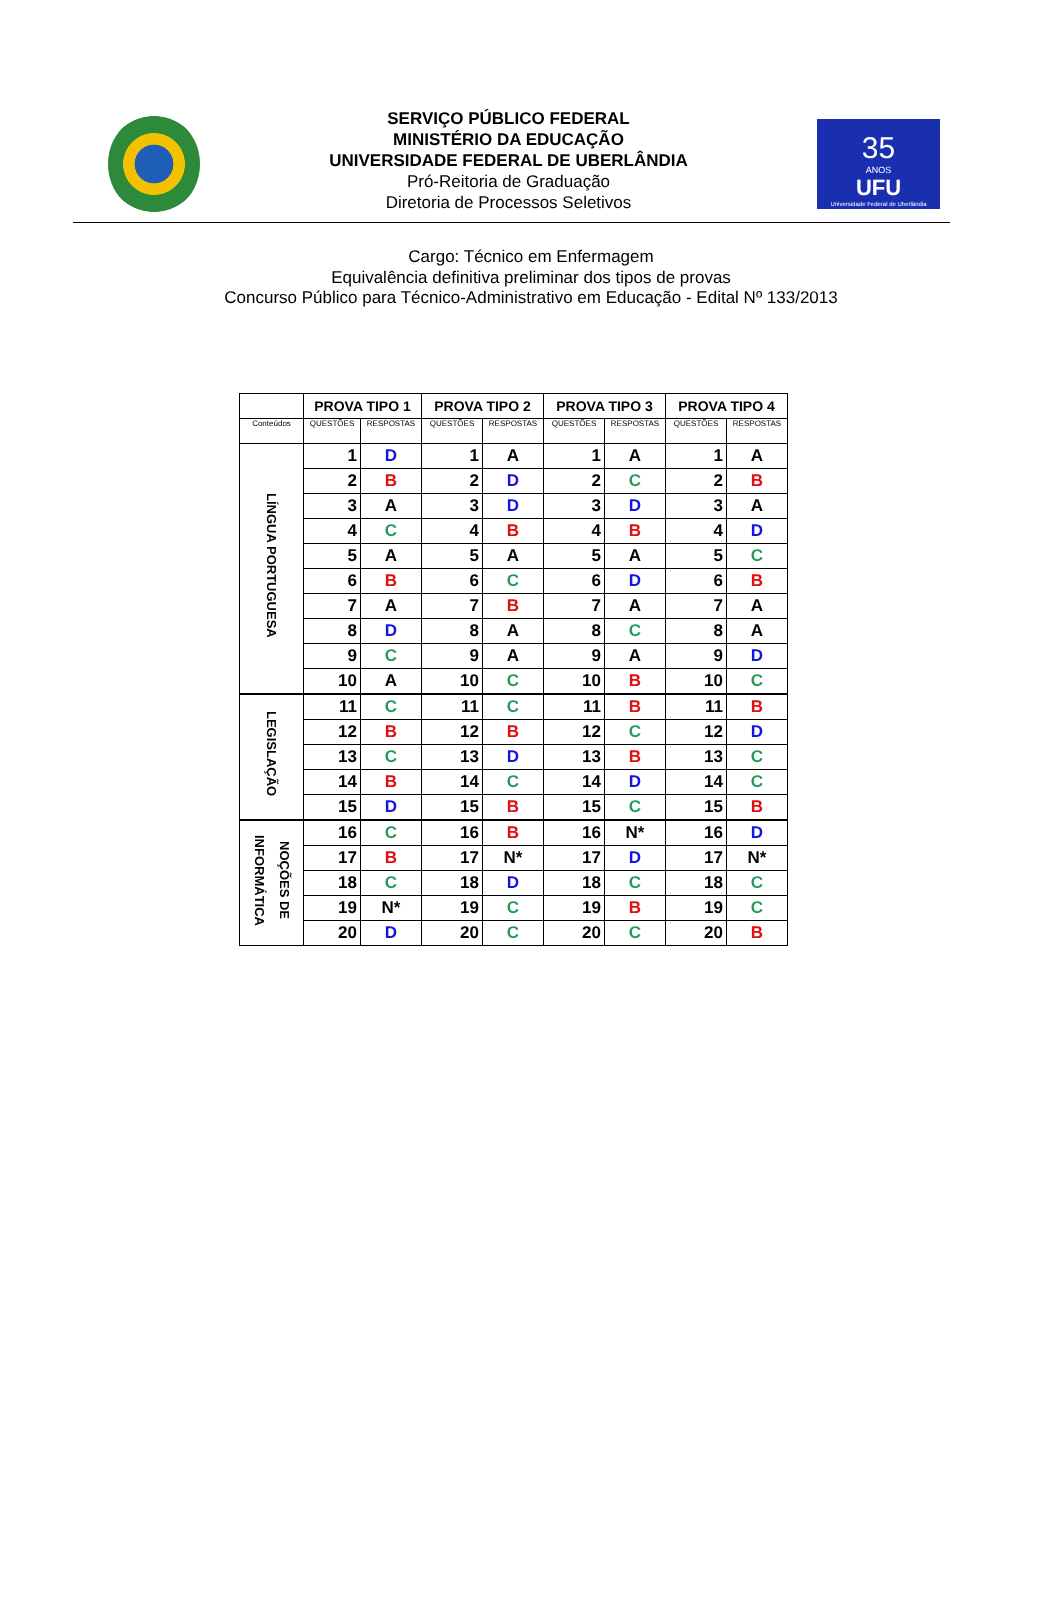SERVIÇO PÚBLICO FEDERAL
MINISTÉRIO DA EDUCAÇÃO
UNIVERSIDADE FEDERAL DE UBERLÂNDIA
Pró-Reitoria de Graduação
Diretoria de Processos Seletivos
35
ANOS
UFU
Universidade Federal de Uberlândia
Cargo: Técnico em Enfermagem
Equivalência definitiva preliminar dos tipos de provas
Concurso Público para Técnico-Administrativo em Educação - Edital Nº 133/2013
| | PROVA TIPO 1 | | PROVA TIPO 2 | | PROVA TIPO 3 | | PROVA TIPO 4 | |
| --- | --- | --- | --- | --- | --- | --- | --- | --- |
| Conteúdos | QUESTÕES | RESPOSTAS | QUESTÕES | RESPOSTAS | QUESTÕES | RESPOSTAS | QUESTÕES | RESPOSTAS |
| LÍNGUA PORTUGUESA | 1 | D | 1 | A | 1 | A | 1 | A |
| | 2 | B | 2 | D | 2 | C | 2 | B |
| | 3 | A | 3 | D | 3 | D | 3 | A |
| | 4 | C | 4 | B | 4 | B | 4 | D |
| | 5 | A | 5 | A | 5 | A | 5 | C |
| | 6 | B | 6 | C | 6 | D | 6 | B |
| | 7 | A | 7 | B | 7 | A | 7 | A |
| | 8 | D | 8 | A | 8 | C | 8 | A |
| | 9 | C | 9 | A | 9 | A | 9 | D |
| | 10 | A | 10 | C | 10 | B | 10 | C |
| LEGISLAÇÃO | 11 | C | 11 | C | 11 | B | 11 | B |
| | 12 | B | 12 | B | 12 | C | 12 | D |
| | 13 | C | 13 | D | 13 | B | 13 | C |
| | 14 | B | 14 | C | 14 | D | 14 | C |
| | 15 | D | 15 | B | 15 | C | 15 | B |
| NOÇÕES DE INFORMÁTICA | 16 | C | 16 | B | 16 | N* | 16 | D |
| | 17 | B | 17 | N* | 17 | D | 17 | N* |
| | 18 | C | 18 | D | 18 | C | 18 | C |
| | 19 | N* | 19 | C | 19 | B | 19 | C |
| | 20 | D | 20 | C | 20 | C | 20 | B |